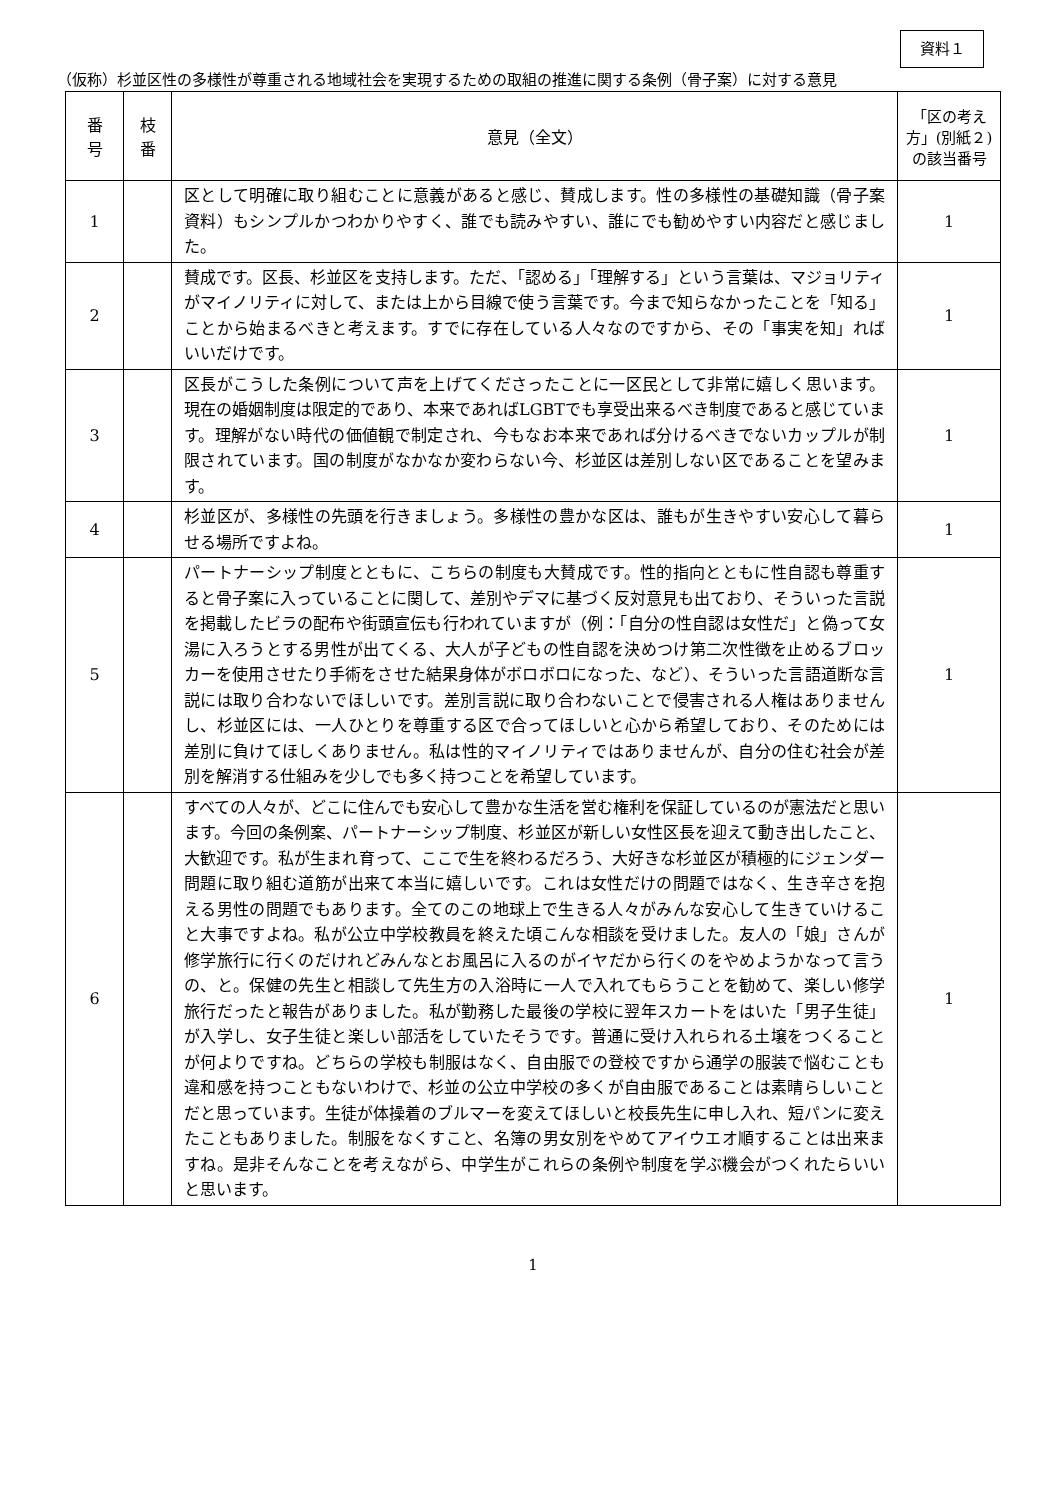資料１
（仮称）杉並区性の多様性が尊重される地域社会を実現するための取組の推進に関する条例（骨子案）に対する意見
| 番 号 | 枝 番 | 意見（全文） | 「区の考え方」(別紙２)の該当番号 |
| --- | --- | --- | --- |
| 1 | | 区として明確に取り組むことに意義があると感じ、賛成します。性の多様性の基礎知識（骨子案資料）もシンプルかつわかりやすく、誰でも読みやすい、誰にでも勧めやすい内容だと感じました。 | 1 |
| 2 | | 賛成です。区長、杉並区を支持します。ただ、「認める」「理解する」という言葉は、マジョリティがマイノリティに対して、または上から目線で使う言葉です。今まで知らなかったことを「知る」ことから始まるべきと考えます。すでに存在している人々なのですから、その「事実を知」ればいいだけです。 | 1 |
| 3 | | 区長がこうした条例について声を上げてくださったことに一区民として非常に嬉しく思います。現在の婚姻制度は限定的であり、本来であればLGBTでも享受出来るべき制度であると感じています。理解がない時代の価値観で制定され、今もなお本来であれば分けるべきでないカップルが制限されています。国の制度がなかなか変わらない今、杉並区は差別しない区であることを望みます。 | 1 |
| 4 | | 杉並区が、多様性の先頭を行きましょう。多様性の豊かな区は、誰もが生きやすい安心して暮らせる場所ですよね。 | 1 |
| 5 | | パートナーシップ制度とともに、こちらの制度も大賛成です。性的指向とともに性自認も尊重すると骨子案に入っていることに関して、差別やデマに基づく反対意見も出ており、そういった言説を掲載したビラの配布や街頭宣伝も行われていますが（例：「自分の性自認は女性だ」と偽って女湯に入ろうとする男性が出てくる、大人が子どもの性自認を決めつけ第二次性徴を止めるブロッカーを使用させたり手術をさせた結果身体がボロボロになった、など）、そういった言語道断な言説には取り合わないでほしいです。差別言説に取り合わないことで侵害される人権はありませんし、杉並区には、一人ひとりを尊重する区で合ってほしいと心から希望しており、そのためには差別に負けてほしくありません。私は性的マイノリティではありませんが、自分の住む社会が差別を解消する仕組みを少しでも多く持つことを希望しています。 | 1 |
| 6 | | すべての人々が、どこに住んでも安心して豊かな生活を営む権利を保証しているのが憲法だと思います。今回の条例案、パートナーシップ制度、杉並区が新しい女性区長を迎えて動き出したこと、大歓迎です。私が生まれ育って、ここで生を終わるだろう、大好きな杉並区が積極的にジェンダー問題に取り組む道筋が出来て本当に嬉しいです。これは女性だけの問題ではなく、生き辛さを抱える男性の問題でもあります。全てのこの地球上で生きる人々がみんな安心して生きていけること大事ですよね。私が公立中学校教員を終えた頃こんな相談を受けました。友人の「娘」さんが修学旅行に行くのだけれどみんなとお風呂に入るのがイヤだから行くのをやめようかなって言うの、と。保健の先生と相談して先生方の入浴時に一人で入れてもらうことを勧めて、楽しい修学旅行だったと報告がありました。私が勤務した最後の学校に翌年スカートをはいた「男子生徒」が入学し、女子生徒と楽しい部活をしていたそうです。普通に受け入れられる土壌をつくることが何よりですね。どちらの学校も制服はなく、自由服での登校ですから通学の服装で悩むことも違和感を持つこともないわけで、杉並の公立中学校の多くが自由服であることは素晴らしいことだと思っています。生徒が体操着のブルマーを変えてほしいと校長先生に申し入れ、短パンに変えたこともありました。制服をなくすこと、名簿の男女別をやめてアイウエオ順することは出来ますね。是非そんなことを考えながら、中学生がこれらの条例や制度を学ぶ機会がつくれたらいいと思います。 | 1 |
1